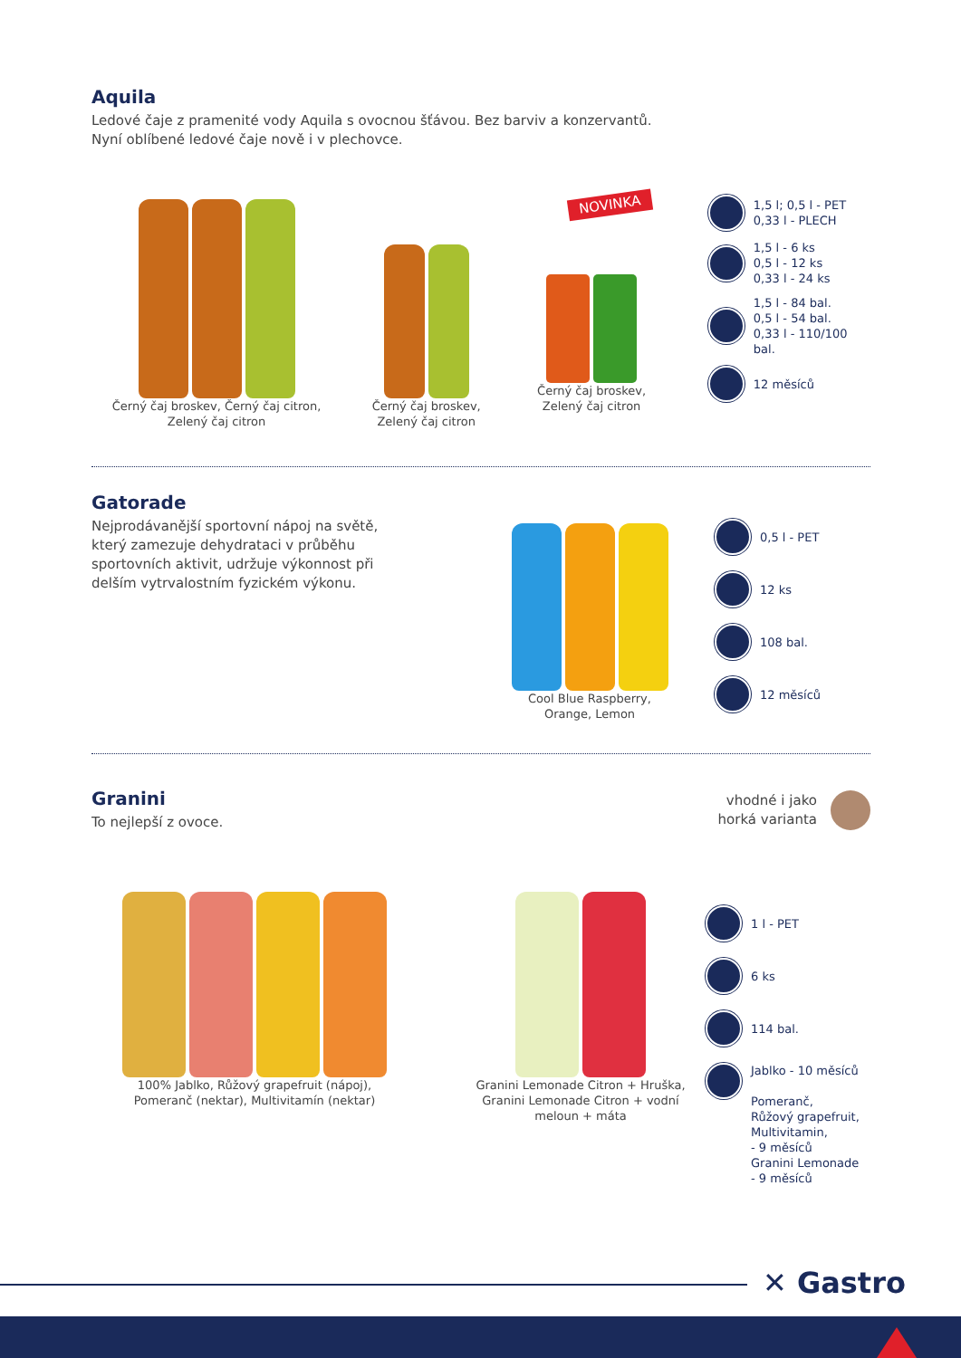Aquila
Ledové čaje z pramenité vody Aquila s ovocnou šťávou. Bez barviv a konzervantů.
Nyní oblíbené ledové čaje nově i v plechovce.
Černý čaj broskev, Černý čaj citron,
Zelený čaj citron
Černý čaj broskev,
Zelený čaj citron
NOVINKA
Černý čaj broskev,
Zelený čaj citron
1,5 l; 0,5 l - PET
0,33 l - PLECH
1,5 l - 6 ks
0,5 l - 12 ks
0,33 l - 24 ks
1,5 l - 84 bal.
0,5 l - 54 bal.
0,33 l - 110/100 bal.
12 měsíců
Gatorade
Nejprodávanější sportovní nápoj na světě, který zamezuje dehydrataci v průběhu sportovních aktivit, udržuje výkonnost při delším vytrvalostním fyzickém výkonu.
Cool Blue Raspberry,
Orange, Lemon
0,5 l - PET
12 ks
108 bal.
12 měsíců
Granini
To nejlepší z ovoce.
vhodné i jako
horká varianta
100% Jablko, Růžový grapefruit (nápoj),
Pomeranč (nektar), Multivitamín (nektar)
Granini Lemonade Citron + Hruška,
Granini Lemonade Citron + vodní
meloun + máta
1 l - PET
6 ks
114 bal.
Jablko - 10 měsíců
Pomeranč,
Růžový grapefruit,
Multivitamin,
- 9 měsíců
Granini Lemonade
- 9 měsíců
✕ Gastro